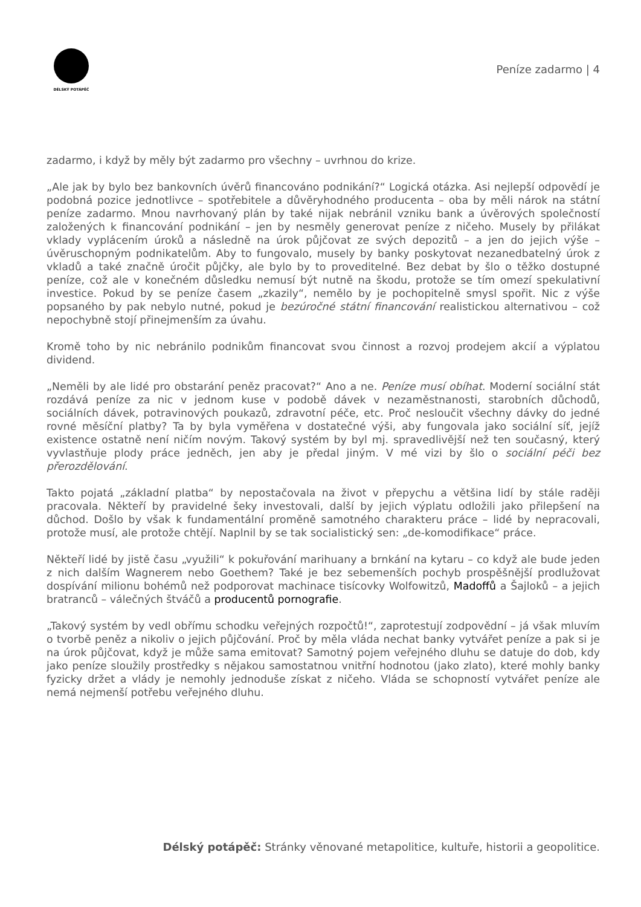DÉLSKÝ POTÁPĚČ
Peníze zadarmo | 4
zadarmo, i když by měly být zadarmo pro všechny – uvrhnou do krize.
„Ale jak by bylo bez bankovních úvěrů financováno podnikání?“ Logická otázka. Asi nejlepší odpovědí je podobná pozice jednotlivce – spotřebitele a důvěryhodného producenta – oba by měli nárok na státní peníze zadarmo. Mnou navrhovaný plán by také nijak nebránil vzniku bank a úvěrových společností založených k financování podnikání – jen by nesměly generovat peníze z ničeho. Musely by přilákat vklady vyplácením úroků a následně na úrok půjčovat ze svých depozitů – a jen do jejich výše – úvěruschopným podnikatelům. Aby to fungovalo, musely by banky poskytovat nezanedbatelný úrok z vkladů a také značně úročit půjčky, ale bylo by to proveditelné. Bez debat by šlo o těžko dostupné peníze, což ale v konečném důsledku nemusí být nutně na škodu, protože se tím omezí spekulativní investice. Pokud by se peníze časem „zkazily“, nemělo by je pochopitelně smysl spořit. Nic z výše popsaného by pak nebylo nutné, pokud je bezúročné státní financování realistickou alternativou – což nepochybně stojí přinejmenším za úvahu.
Kromě toho by nic nebránilo podnikům financovat svou činnost a rozvoj prodejem akcií a výplatou dividend.
„Neměli by ale lidé pro obstarání peněz pracovat?“ Ano a ne. Peníze musí obíhat. Moderní sociální stát rozdává peníze za nic v jednom kuse v podobě dávek v nezaměstnanosti, starobních důchodů, sociálních dávek, potravinových poukazů, zdravotní péče, etc. Proč nesloučit všechny dávky do jedné rovné měsíční platby? Ta by byla vyměřena v dostatečné výši, aby fungovala jako sociální síť, jejíž existence ostatně není ničím novým. Takový systém by byl mj. spravedlivější než ten současný, který vyvlastňuje plody práce jedněch, jen aby je předal jiným. V mé vizi by šlo o sociální péči bez přerozdělování.
Takto pojatá „základní platba“ by nepostačovala na život v přepychu a většina lidí by stále raději pracovala. Někteří by pravidelné šeky investovali, další by jejich výplatu odložili jako přilepšení na důchod. Došlo by však k fundamentální proměně samotného charakteru práce – lidé by nepracovali, protože musí, ale protože chtějí. Naplnil by se tak socialistický sen: „de-komodifikace“ práce.
Někteří lidé by jistě času „využili“ k pokuřování marihuany a brnkání na kytaru – co když ale bude jeden z nich dalším Wagnerem nebo Goethem? Také je bez sebemenších pochyb prospěšnější prodlužovat dospívání milionu bohémů než podporovat machinace tisícovky Wolfowitzů, Madoffů a Šajloků – a jejich bratranců – válečných štváčů a producentů pornografie.
„Takový systém by vedl obřímu schodku veřejných rozpočtů!“, zaprotestují zodpovědní – já však mluvím o tvorbě peněz a nikoliv o jejich půjčování. Proč by měla vláda nechat banky vytvářet peníze a pak si je na úrok půjčovat, když je může sama emitovat? Samotný pojem veřejného dluhu se datuje do dob, kdy jako peníze sloužily prostředky s nějakou samostatnou vnitřní hodnotou (jako zlato), které mohly banky fyzicky držet a vlády je nemohly jednoduše získat z ničeho. Vláda se schopností vytvářet peníze ale nemá nejmenší potřebu veřejného dluhu.
Délský potápěč: Stránky věnované metapolitice, kultuře, historii a geopolitice.